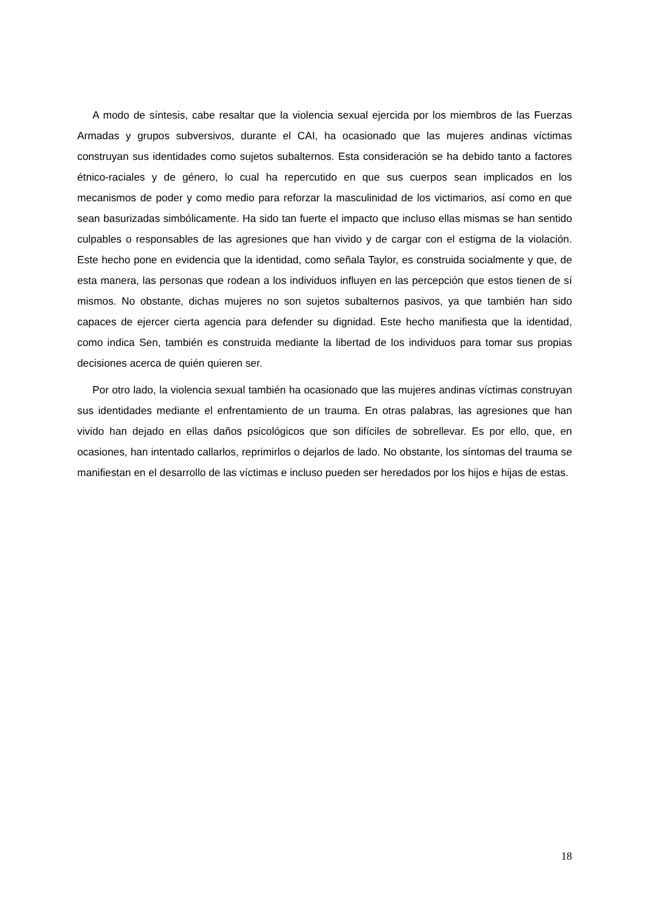A modo de síntesis, cabe resaltar que la violencia sexual ejercida por los miembros de las Fuerzas Armadas y grupos subversivos, durante el CAI, ha ocasionado que las mujeres andinas víctimas construyan sus identidades como sujetos subalternos. Esta consideración se ha debido tanto a factores étnico-raciales y de género, lo cual ha repercutido en que sus cuerpos sean implicados en los mecanismos de poder y como medio para reforzar la masculinidad de los victimarios, así como en que sean basurizadas simbólicamente. Ha sido tan fuerte el impacto que incluso ellas mismas se han sentido culpables o responsables de las agresiones que han vivido y de cargar con el estigma de la violación. Este hecho pone en evidencia que la identidad, como señala Taylor, es construida socialmente y que, de esta manera, las personas que rodean a los individuos influyen en las percepción que estos tienen de sí mismos. No obstante, dichas mujeres no son sujetos subalternos pasivos, ya que también han sido capaces de ejercer cierta agencia para defender su dignidad. Este hecho manifiesta que la identidad, como indica Sen, también es construida mediante la libertad de los individuos para tomar sus propias decisiones acerca de quién quieren ser.
Por otro lado, la violencia sexual también ha ocasionado que las mujeres andinas víctimas construyan sus identidades mediante el enfrentamiento de un trauma. En otras palabras, las agresiones que han vivido han dejado en ellas daños psicológicos que son difíciles de sobrellevar. Es por ello, que, en ocasiones, han intentado callarlos, reprimirlos o dejarlos de lado. No obstante, los síntomas del trauma se manifiestan en el desarrollo de las víctimas e incluso pueden ser heredados por los hijos e hijas de estas.
18